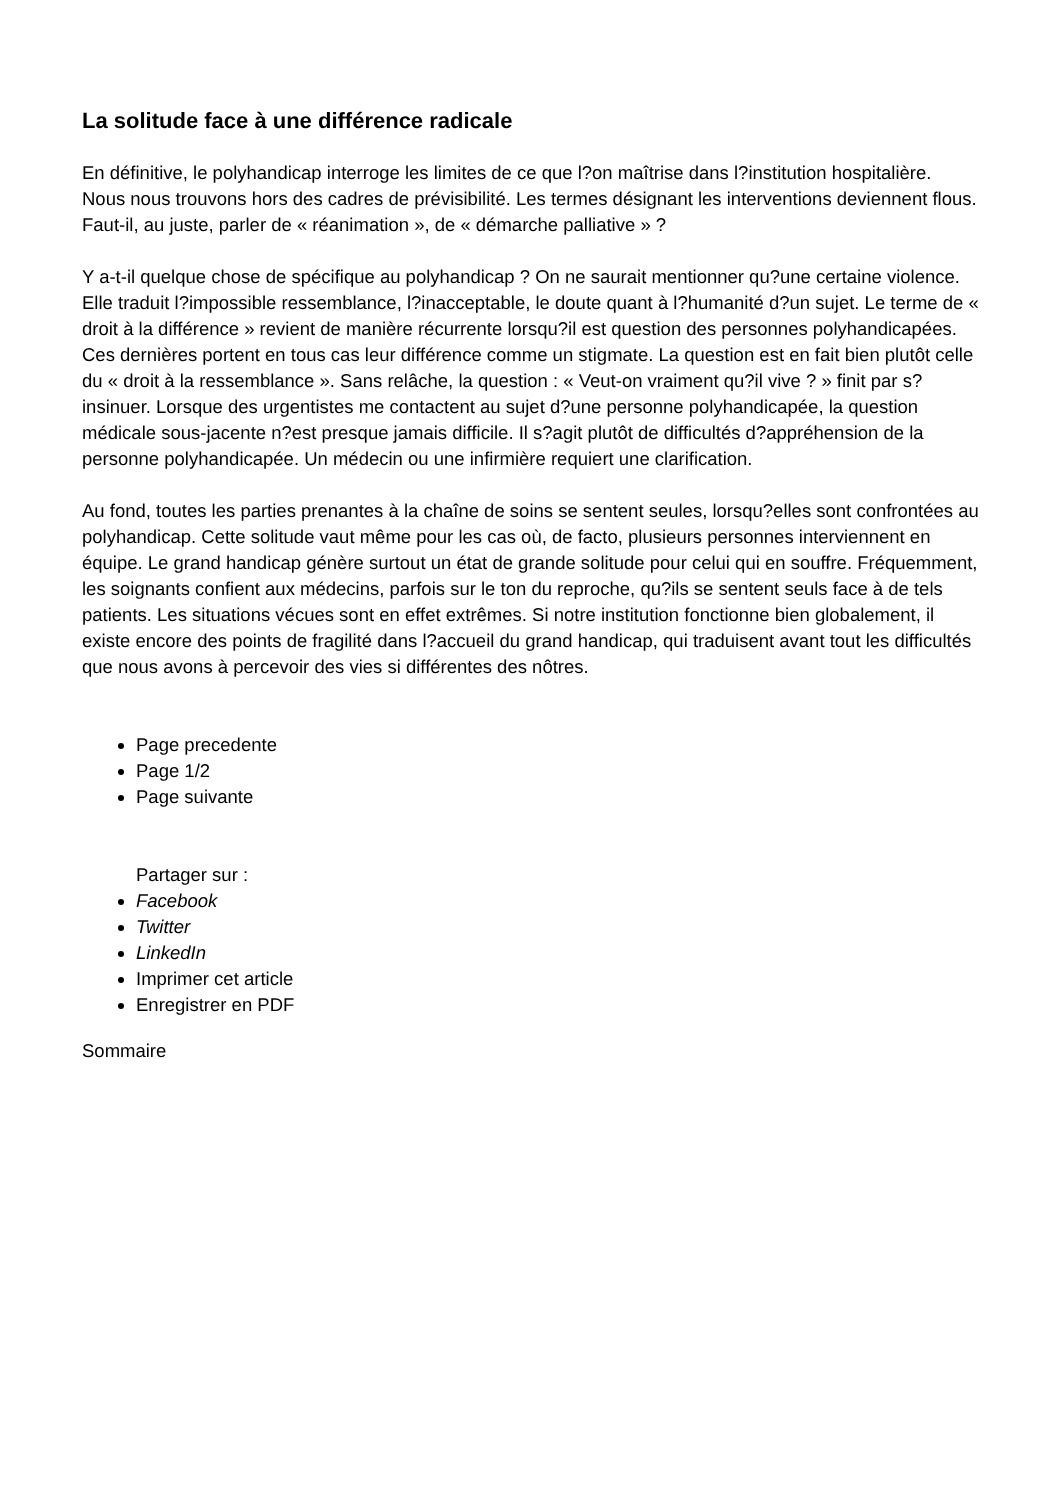La solitude face à une différence radicale
En définitive, le polyhandicap interroge les limites de ce que l?on maîtrise dans l?institution hospitalière. Nous nous trouvons hors des cadres de prévisibilité. Les termes désignant les interventions deviennent flous. Faut-il, au juste, parler de « réanimation », de « démarche palliative » ?
Y a-t-il quelque chose de spécifique au polyhandicap ? On ne saurait mentionner qu?une certaine violence. Elle traduit l?impossible ressemblance, l?inacceptable, le doute quant à l?humanité d?un sujet. Le terme de « droit à la différence » revient de manière récurrente lorsqu?il est question des personnes polyhandicapées. Ces dernières portent en tous cas leur différence comme un stigmate. La question est en fait bien plutôt celle du « droit à la ressemblance ». Sans relâche, la question : « Veut-on vraiment qu?il vive ? » finit par s?insinuer. Lorsque des urgentistes me contactent au sujet d?une personne polyhandicapée, la question médicale sous-jacente n?est presque jamais difficile. Il s?agit plutôt de difficultés d?appréhension de la personne polyhandicapée. Un médecin ou une infirmière requiert une clarification.
Au fond, toutes les parties prenantes à la chaîne de soins se sentent seules, lorsqu?elles sont confrontées au polyhandicap. Cette solitude vaut même pour les cas où, de facto, plusieurs personnes interviennent en équipe. Le grand handicap génère surtout un état de grande solitude pour celui qui en souffre. Fréquemment, les soignants confient aux médecins, parfois sur le ton du reproche, qu?ils se sentent seuls face à de tels patients. Les situations vécues sont en effet extrêmes. Si notre institution fonctionne bien globalement, il existe encore des points de fragilité dans l?accueil du grand handicap, qui traduisent avant tout les difficultés que nous avons à percevoir des vies si différentes des nôtres.
Page precedente
Page 1/2
Page suivante
Partager sur :
Facebook
Twitter
LinkedIn
Imprimer cet article
Enregistrer en PDF
Sommaire